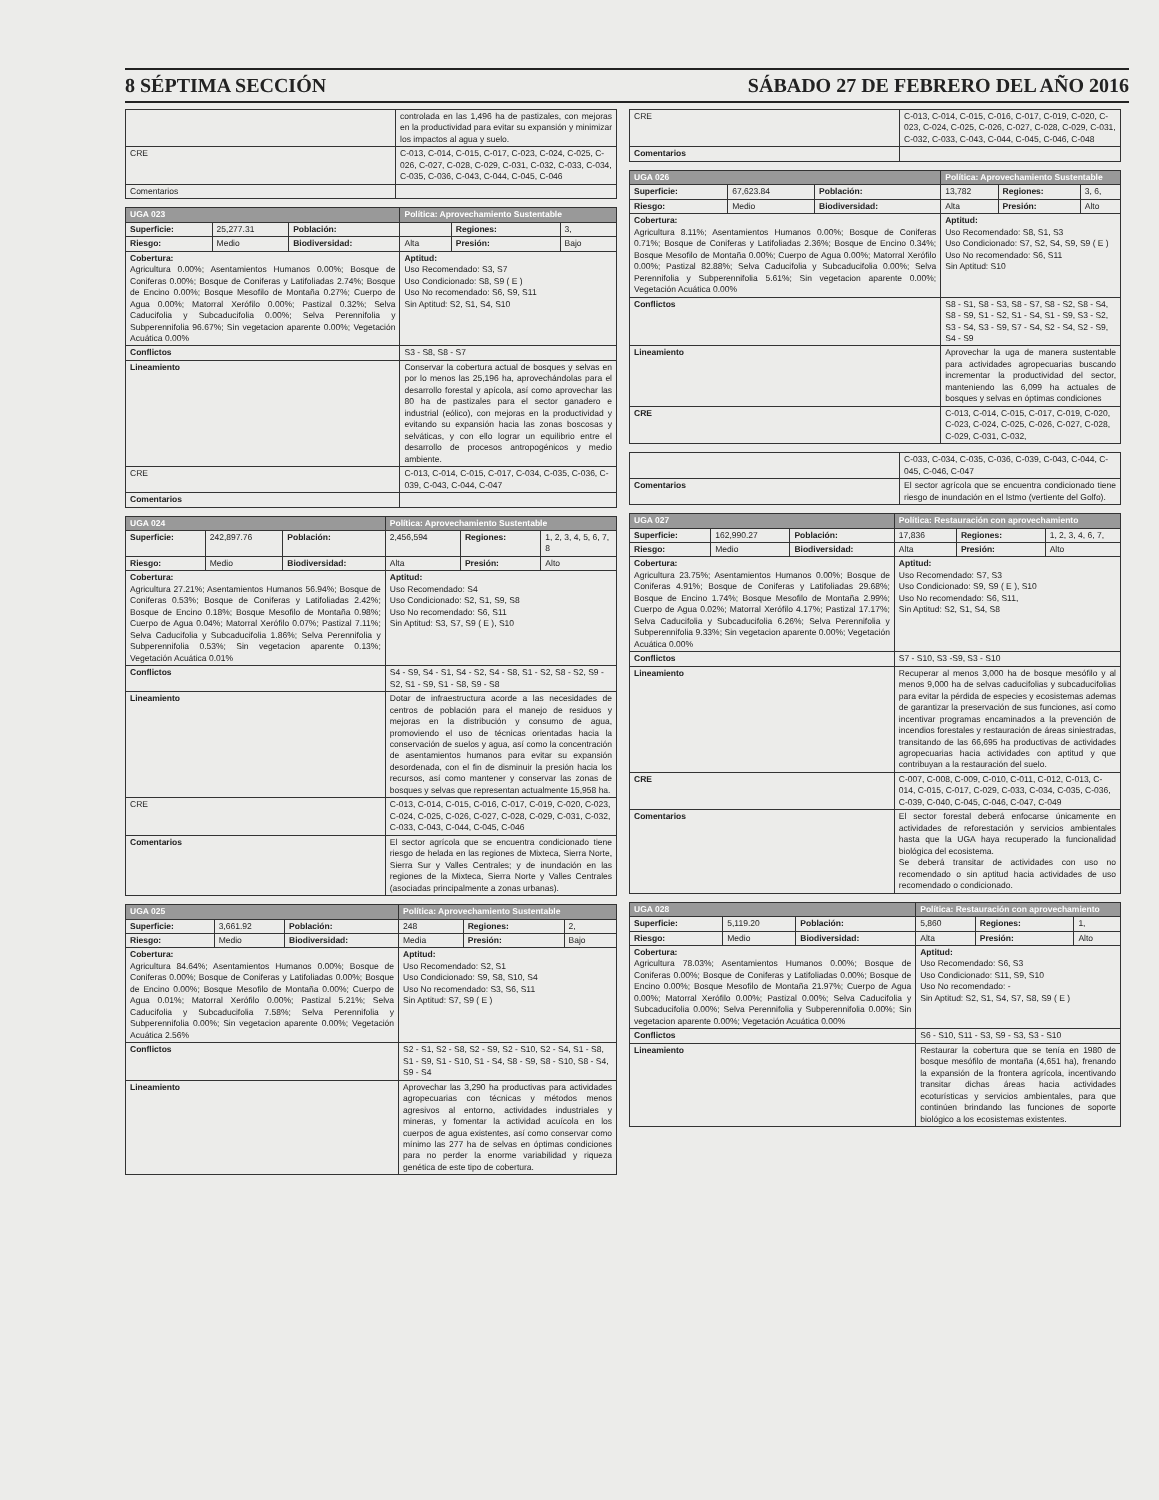8 SÉPTIMA SECCIÓN SÁBADO 27 DE FEBRERO DEL AÑO 2016
| | controlada en las 1,496 ha de pastizales, con mejoras en la productividad para evitar su expansión y minimizar los impactos al agua y suelo. |
| CRE | C-013, C-014, C-015, C-017, C-023, C-024, C-025, C-026, C-027, C-028, C-029, C-031, C-032, C-033, C-034, C-035, C-036, C-043, C-044, C-045, C-046 |
| Comentarios | |
| UGA 023 | | | Política: Aprovechamiento Sustentable | | |
| Superficie: | 25,277.31 | Población: | | Regiones: | 3, |
| Riesgo: | Medio | Biodiversidad: | Alta | Presión: | Bajo |
| Cobertura: Agricultura 0.00%; Asentamientos Humanos 0.00%; Bosque de Coniferas 0.00%; Bosque de Coniferas y Latifoliadas 2.74%; Bosque de Encino 0.00%; Bosque Mesofilo de Montaña 0.27%; Cuerpo de Agua 0.00%; Matorral Xerófilo 0.00%; Pastizal 0.32%; Selva Caducifolia y Subcaducifolia 0.00%; Selva Perennifolia y Subperennifolia 96.67%; Sin vegetacion aparente 0.00%; Vegetación Acuática 0.00% | | | Aptitud: Uso Recomendado: S3, S7 Uso Condicionado: S8, S9 ( E ) Uso No recomendado: S6, S9, S11 Sin Aptitud: S2, S1, S4, S10 | | |
| Conflictos | | | S3 - S8, S8 - S7 | | |
| Lineamiento | | | Conservar la cobertura actual de bosques y selvas en por lo menos las 25,196 ha, aprovechándolas para el desarrollo forestal y apícola, así como aprovechar las 80 ha de pastizales para el sector ganadero e industrial (eólico), con mejoras en la productividad y evitando su expansión hacia las zonas boscosas y selváticas, y con ello lograr un equilibrio entre el desarrollo de procesos antropogénicos y medio ambiente. | | |
| CRE | | | C-013, C-014, C-015, C-017, C-034, C-035, C-036, C-039, C-043, C-044, C-047 | | |
| Comentarios | | | | | |
| UGA 024 | | | Política: Aprovechamiento Sustentable | | |
| Superficie: | 242,897.76 | Población: | 2,456,594 | Regiones: | 1, 2, 3, 4, 5, 6, 7, 8 |
| Riesgo: | Medio | Biodiversidad: | Alta | Presión: | Alto |
| Cobertura: Agricultura 27.21%; Asentamientos Humanos 56.94%; Bosque de Coniferas 0.53%; Bosque de Coniferas y Latifoliadas 2.42%; Bosque de Encino 0.18%; Bosque Mesofilo de Montaña 0.98%; Cuerpo de Agua 0.04%; Matorral Xerófilo 0.07%; Pastizal 7.11%; Selva Caducifolia y Subcaducifolia 1.86%; Selva Perennifolia y Subperennifolia 0.53%; Sin vegetacion aparente 0.13%; Vegetación Acuática 0.01% | | | Aptitud: Uso Recomendado: S4 Uso Condicionado: S2, S1, S9, S8 Uso No recomendado: S6, S11 Sin Aptitud: S3, S7, S9 ( E ), S10 | | |
| Conflictos | | | S4 - S9, S4 - S1, S4 - S2, S4 - S8, S1 - S2, S8 - S2, S9 - S2, S1 - S9, S1 - S8, S9 - S8 | | |
| Lineamiento | | | Dotar de infraestructura acorde a las necesidades de centros de población para el manejo de residuos y mejoras en la distribución y consumo de agua, promoviendo el uso de técnicas orientadas hacia la conservación de suelos y agua, así como la concentración de asentamientos humanos para evitar su expansión desordenada, con el fin de disminuir la presión hacia los recursos, así como mantener y conservar las zonas de bosques y selvas que representan actualmente 15,958 ha. | | |
| CRE | | | C-013, C-014, C-015, C-016, C-017, C-019, C-020, C-023, C-024, C-025, C-026, C-027, C-028, C-029, C-031, C-032, C-033, C-043, C-044, C-045, C-046 | | |
| Comentarios | | | El sector agrícola que se encuentra condicionado tiene riesgo de helada en las regiones de Mixteca, Sierra Norte, Sierra Sur y Valles Centrales; y de inundación en las regiones de la Mixteca, Sierra Norte y Valles Centrales (asociadas principalmente a zonas urbanas). | | |
| UGA 025 | | | Política: Aprovechamiento Sustentable | | |
| Superficie: | 3,661.92 | Población: | 248 | Regiones: | 2, |
| Riesgo: | Medio | Biodiversidad: | Media | Presión: | Bajo |
| Cobertura: Agricultura 84.64%; Asentamientos Humanos 0.00%; Bosque de Coniferas 0.00%; Bosque de Coniferas y Latifoliadas 0.00%; Bosque de Encino 0.00%; Bosque Mesofilo de Montaña 0.00%; Cuerpo de Agua 0.01%; Matorral Xerófilo 0.00%; Pastizal 5.21%; Selva Caducifolia y Subcaducifolia 7.58%; Selva Perennifolia y Subperennifolia 0.00%; Sin vegetacion aparente 0.00%; Vegetación Acuática 2.56% | | | Aptitud: Uso Recomendado: S2, S1 Uso Condicionado: S9, S8, S10, S4 Uso No recomendado: S3, S6, S11 Sin Aptitud: S7, S9 ( E ) | | |
| Conflictos | | | S2 - S1, S2 - S8, S2 - S9, S2 - S10, S2 - S4, S1 - S8, S1 - S9, S1 - S10, S1 - S4, S8 - S9, S8 - S10, S8 - S4, S9 - S4 | | |
| Lineamiento | | | Aprovechar las 3,290 ha productivas para actividades agropecuarias con técnicas y métodos menos agresivos al entorno, actividades industriales y mineras, y fomentar la actividad acuícola en los cuerpos de agua existentes, así como conservar como mínimo las 277 ha de selvas en óptimas condiciones para no perder la enorme variabilidad y riqueza genética de este tipo de cobertura. | | |
| CRE | C-013, C-014, C-015, C-016, C-017, C-019, C-020, C-023, C-024, C-025, C-026, C-027, C-028, C-029, C-031, C-032, C-033, C-043, C-044, C-045, C-046, C-048 |
| Comentarios | |
| UGA 026 | | | Política: Aprovechamiento Sustentable | | |
| Superficie: | 67,623.84 | Población: | 13,782 | Regiones: | 3, 6, |
| Riesgo: | Medio | Biodiversidad: | Alta | Presión: | Alto |
| Cobertura: Agricultura 8.11%; Asentamientos Humanos 0.00%; Bosque de Coniferas 0.71%; Bosque de Coniferas y Latifoliadas 2.36%; Bosque de Encino 0.34%; Bosque Mesofilo de Montaña 0.00%; Cuerpo de Agua 0.00%; Matorral Xerófilo 0.00%; Pastizal 82.88%; Selva Caducifolia y Subcaducifolia 0.00%; Selva Perennifolia y Subperennifolia 5.61%; Sin vegetacion aparente 0.00%; Vegetación Acuática 0.00% | | | Aptitud: Uso Recomendado: S8, S1, S3 Uso Condicionado: S7, S2, S4, S9, S9 ( E ) Uso No recomendado: S6, S11 Sin Aptitud: S10 | | |
| Conflictos | | | S8 - S1, S8 - S3, S8 - S7, S8 - S2, S8 - S4, S8 - S9, S1 - S2, S1 - S4, S1 - S9, S3 - S2, S3 - S4, S3 - S9, S7 - S4, S2 - S4, S2 - S9, S4 - S9 | | |
| Lineamiento | | | Aprovechar la uga de manera sustentable para actividades agropecuarias buscando incrementar la productividad del sector, manteniendo las 6,099 ha actuales de bosques y selvas en óptimas condiciones | | |
| CRE | | | C-013, C-014, C-015, C-017, C-019, C-020, C-023, C-024, C-025, C-026, C-027, C-028, C-029, C-031, C-032, | | |
| | C-033, C-034, C-035, C-036, C-039, C-043, C-044, C-045, C-046, C-047 |
| Comentarios | El sector agrícola que se encuentra condicionado tiene riesgo de inundación en el Istmo (vertiente del Golfo). |
| UGA 027 | | | Política: Restauración con aprovechamiento | | |
| Superficie: | 162,990.27 | Población: | 17,836 | Regiones: | 1, 2, 3, 4, 6, 7, |
| Riesgo: | Medio | Biodiversidad: | Alta | Presión: | Alto |
| Cobertura: Agricultura 23.75%; Asentamientos Humanos 0.00%; Bosque de Coniferas 4.91%; Bosque de Coniferas y Latifoliadas 29.68%; Bosque de Encino 1.74%; Bosque Mesofilo de Montaña 2.99%; Cuerpo de Agua 0.02%; Matorral Xerófilo 4.17%; Pastizal 17.17%; Selva Caducifolia y Subcaducifolia 6.26%; Selva Perennifolia y Subperennifolia 9.33%; Sin vegetacion aparente 0.00%; Vegetación Acuática 0.00% | | | Aptitud: Uso Recomendado: S7, S3 Uso Condicionado: S9, S9 ( E ), S10 Uso No recomendado: S6, S11, Sin Aptitud: S2, S1, S4, S8 | | |
| Conflictos | | | S7 - S10, S3 -S9, S3 - S10 | | |
| Lineamiento | | | Recuperar al menos 3,000 ha de bosque mesófilo y al menos 9,000 ha de selvas caducifolias y subcaducifolias para evitar la pérdida de especies y ecosistemas ademas de garantizar la preservación de sus funciones, así como incentivar programas encaminados a la prevención de incendios forestales y restauración de áreas siniestradas, transitando de las 66,695 ha productivas de actividades agropecuarias hacia actividades con aptitud y que contribuyan a la restauración del suelo. | | |
| CRE | | | C-007, C-008, C-009, C-010, C-011, C-012, C-013, C-014, C-015, C-017, C-029, C-033, C-034, C-035, C-036, C-039, C-040, C-045, C-046, C-047, C-049 | | |
| Comentarios | | | El sector forestal deberá enfocarse únicamente en actividades de reforestación y servicios ambientales hasta que la UGA haya recuperado la funcionalidad biológica del ecosistema. Se deberá transitar de actividades con uso no recomendado o sin aptitud hacia actividades de uso recomendado o condicionado. | | |
| UGA 028 | | | Política: Restauración con aprovechamiento | | |
| Superficie: | 5,119.20 | Población: | 5,860 | Regiones: | 1, |
| Riesgo: | Medio | Biodiversidad: | Alta | Presión: | Alto |
| Cobertura: Agricultura 78.03%; Asentamientos Humanos 0.00%; Bosque de Coniferas 0.00%; Bosque de Coniferas y Latifoliadas 0.00%; Bosque de Encino 0.00%; Bosque Mesofilo de Montaña 21.97%; Cuerpo de Agua 0.00%; Matorral Xerófilo 0.00%; Pastizal 0.00%; Selva Caducifolia y Subcaducifolia 0.00%; Selva Perennifolia y Subperennifolia 0.00%; Sin vegetacion aparente 0.00%; Vegetación Acuática 0.00% | | | Aptitud: Uso Recomendado: S6, S3 Uso Condicionado: S11, S9, S10 Uso No recomendado: - Sin Aptitud: S2, S1, S4, S7, S8, S9 ( E ) | | |
| Conflictos | | | S6 - S10, S11 - S3, S9 - S3, S3 - S10 | | |
| Lineamiento | | | Restaurar la cobertura que se tenía en 1980 de bosque mesófilo de montaña (4,651 ha), frenando la expansión de la frontera agrícola, incentivando transitar dichas áreas hacia actividades ecoturísticas y servicios ambientales, para que continúen brindando las funciones de soporte biológico a los ecosistemas existentes. | | |